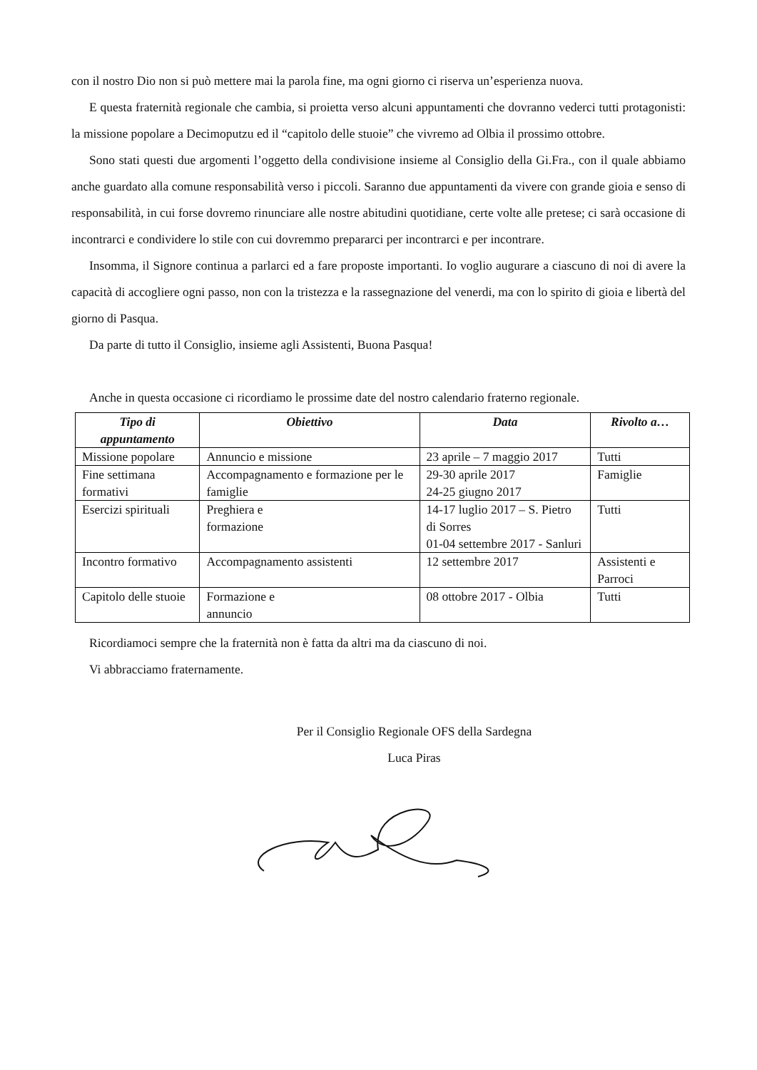con il nostro Dio non si può mettere mai la parola fine, ma ogni giorno ci riserva un’esperienza nuova.
E questa fraternità regionale che cambia, si proietta verso alcuni appuntamenti che dovranno vederci tutti protagonisti: la missione popolare a Decimoputzu ed il “capitolo delle stuoie” che vivremo ad Olbia il prossimo ottobre.
Sono stati questi due argomenti l’oggetto della condivisione insieme al Consiglio della Gi.Fra., con il quale abbiamo anche guardato alla comune responsabilità verso i piccoli. Saranno due appuntamenti da vivere con grande gioia e senso di responsabilità, in cui forse dovremo rinunciare alle nostre abitudini quotidiane, certe volte alle pretese; ci sarà occasione di incontrarci e condividere lo stile con cui dovremmo prepararci per incontrarci e per incontrare.
Insomma, il Signore continua a parlarci ed a fare proposte importanti. Io voglio augurare a ciascuno di noi di avere la capacità di accogliere ogni passo, non con la tristezza e la rassegnazione del venerdi, ma con lo spirito di gioia e libertà del giorno di Pasqua.
Da parte di tutto il Consiglio, insieme agli Assistenti, Buona Pasqua!
Anche in questa occasione ci ricordiamo le prossime date del nostro calendario fraterno regionale.
| Tipo di appuntamento | Obiettivo | Data | Rivolto a… |
| --- | --- | --- | --- |
| Missione popolare | Annuncio e missione | 23 aprile – 7 maggio 2017 | Tutti |
| Fine settimana formativi | Accompagnamento e formazione per le famiglie | 29-30 aprile 2017 24-25 giugno 2017 | Famiglie |
| Esercizi spirituali | Preghiera e formazione | 14-17 luglio 2017 – S. Pietro di Sorres 01-04 settembre 2017 - Sanluri | Tutti |
| Incontro formativo | Accompagnamento assistenti | 12 settembre 2017 | Assistenti e Parroci |
| Capitolo delle stuoie | Formazione e annuncio | 08 ottobre 2017 - Olbia | Tutti |
Ricordiamoci sempre che la fraternità non è fatta da altri ma da ciascuno di noi.
Vi abbracciamo fraternamente.
Per il Consiglio Regionale OFS della Sardegna
Luca Piras